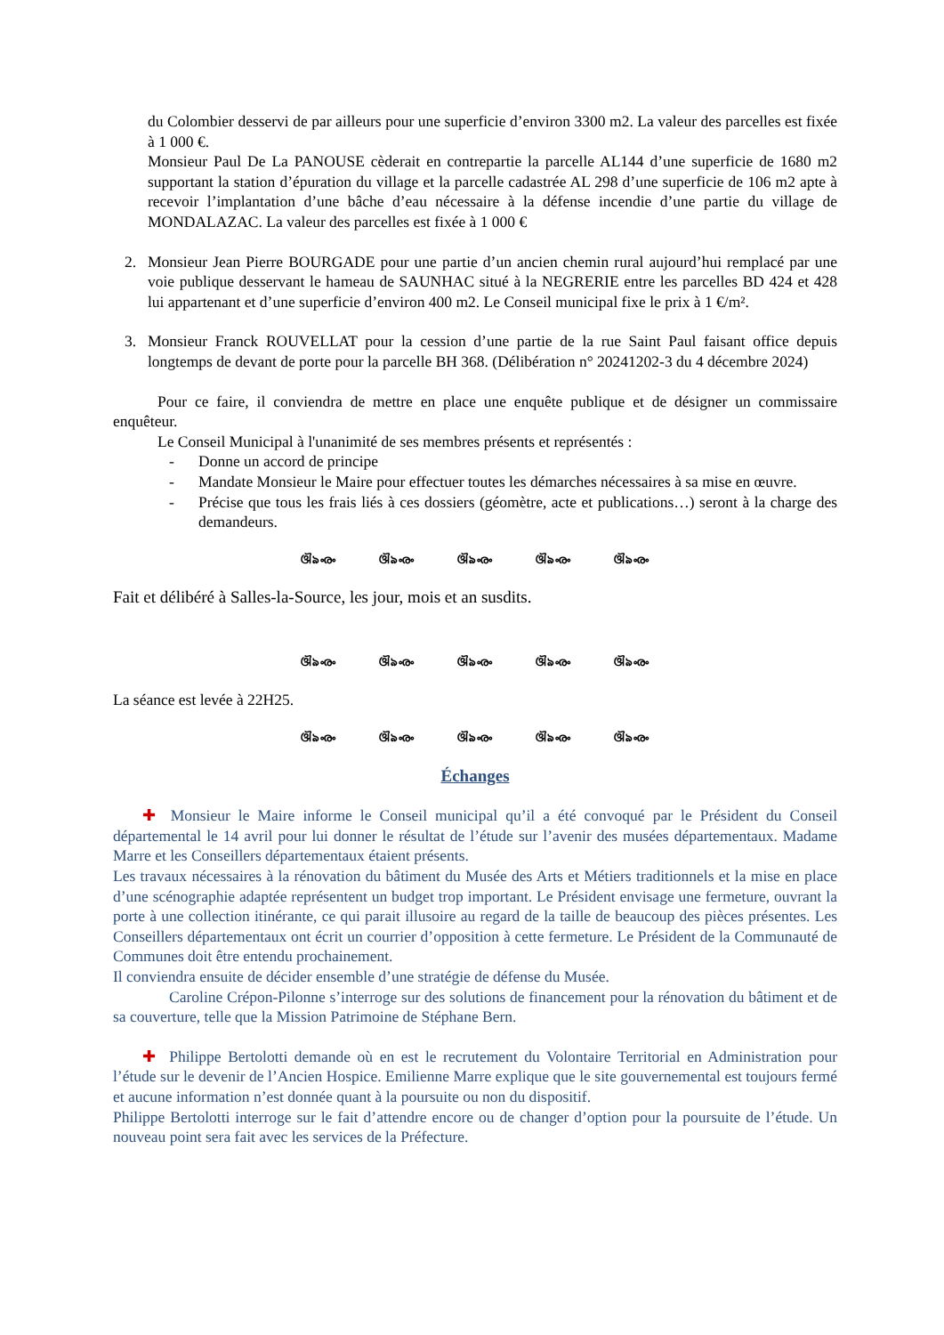du Colombier desservi de par ailleurs pour une superficie d’environ 3300 m2. La valeur des parcelles est fixée à 1 000 €.
Monsieur Paul De La PANOUSE cèderait en contrepartie la parcelle AL144 d’une superficie de 1680 m2 supportant la station d’épuration du village et la parcelle cadastrée AL 298 d’une superficie de 106 m2 apte à recevoir l’implantation d’une bâche d’eau nécessaire à la défense incendie d’une partie du village de MONDALAZAC. La valeur des parcelles est fixée à 1 000 €
2. Monsieur Jean Pierre BOURGADE pour une partie d’un ancien chemin rural aujourd’hui remplacé par une voie publique desservant le hameau de SAUNHAC situé à la NEGRERIE entre les parcelles BD 424 et 428 lui appartenant et d’une superficie d’environ 400 m2. Le Conseil municipal fixe le prix à 1 €/m².
3. Monsieur Franck ROUVELLAT pour la cession d’une partie de la rue Saint Paul faisant office depuis longtemps de devant de porte pour la parcelle BH 368. (Délibération n° 20241202-3 du 4 décembre 2024)
Pour ce faire, il conviendra de mettre en place une enquête publique et de désigner un commissaire enquêteur.
Le Conseil Municipal à l'unanimité de ses membres présents et représentés :
- Donne un accord de principe
- Mandate Monsieur le Maire pour effectuer toutes les démarches nécessaires à sa mise en œuvre.
- Précise que tous les frais liés à ces dossiers (géomètre, acte et publications…) seront à la charge des demandeurs.
ଔ৯ൟ ଔ৯ൟ ଔ৯ൟ ଔ৯ൟ ଔ৯ൟ
Fait et délibéré à Salles-la-Source, les jour, mois et an susdits.
ଔ৯ൟ ଔ৯ൟ ଔ৯ൟ ଔ৯ൟ ଔ৯ൟ
La séance est levée à 22H25.
ଔ৯ൟ ଔ৯ൟ ଔ৯ൟ ଔ৯ൟ ଔ৯ൟ
Échanges
✚ Monsieur le Maire informe le Conseil municipal qu’il a été convoqué par le Président du Conseil départemental le 14 avril pour lui donner le résultat de l’étude sur l’avenir des musées départementaux. Madame Marre et les Conseillers départementaux étaient présents.
Les travaux nécessaires à la rénovation du bâtiment du Musée des Arts et Métiers traditionnels et la mise en place d’une scénographie adaptée représentent un budget trop important. Le Président envisage une fermeture, ouvrant la porte à une collection itinérante, ce qui parait illusoire au regard de la taille de beaucoup des pièces présentes. Les Conseillers départementaux ont écrit un courrier d’opposition à cette fermeture. Le Président de la Communauté de Communes doit être entendu prochainement.
Il conviendra ensuite de décider ensemble d’une stratégie de défense du Musée.
Caroline Crépon-Pilonne s’interroge sur des solutions de financement pour la rénovation du bâtiment et de sa couverture, telle que la Mission Patrimoine de Stéphane Bern.
✚ Philippe Bertolotti demande où en est le recrutement du Volontaire Territorial en Administration pour l’étude sur le devenir de l’Ancien Hospice. Emilienne Marre explique que le site gouvernemental est toujours fermé et aucune information n’est donnée quant à la poursuite ou non du dispositif.
Philippe Bertolotti interroge sur le fait d’attendre encore ou de changer d’option pour la poursuite de l’étude. Un nouveau point sera fait avec les services de la Préfecture.